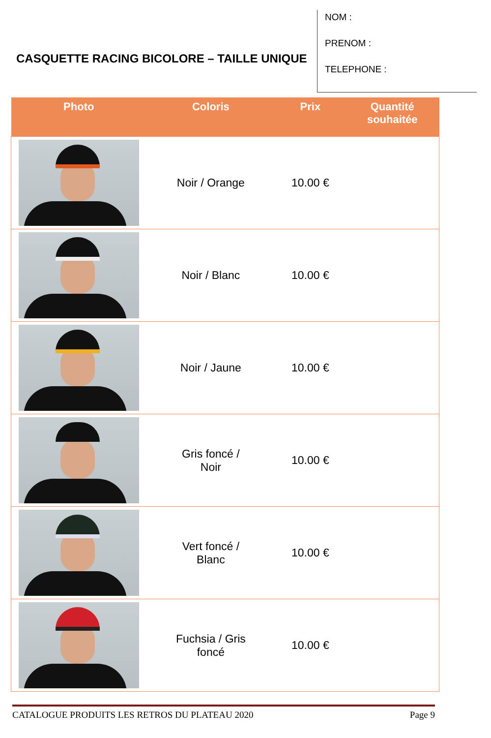CASQUETTE RACING BICOLORE – TAILLE UNIQUE
NOM :
PRENOM :
TELEPHONE :
| Photo | Coloris | Prix | Quantité souhaitée |
| --- | --- | --- | --- |
| | Noir / Orange | 10.00 € | |
| | Noir / Blanc | 10.00 € | |
| | Noir / Jaune | 10.00 € | |
| | Gris foncé / Noir | 10.00 € | |
| | Vert foncé / Blanc | 10.00 € | |
| | Fuchsia / Gris foncé | 10.00 € | |
CATALOGUE PRODUITS LES RETROS DU PLATEAU 2020 Page 9